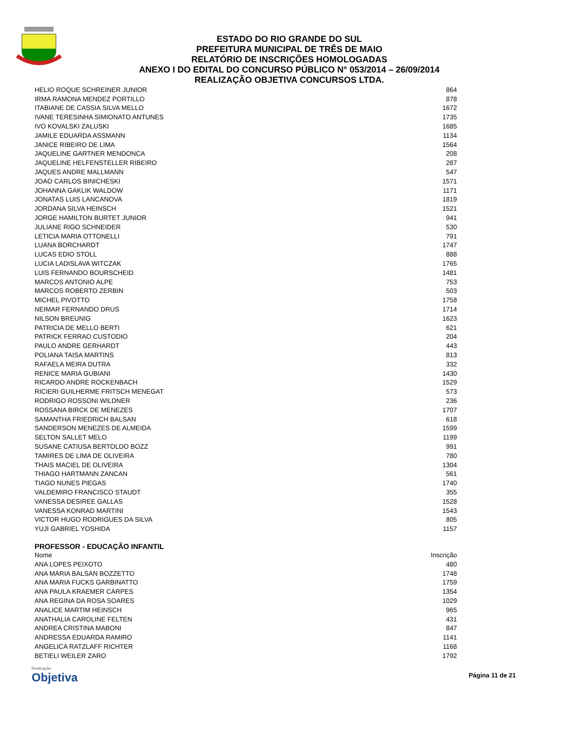ESTADO DO RIO GRANDE DO SUL
PREFEITURA MUNICIPAL DE TRÊS DE MAIO
RELATÓRIO DE INSCRIÇÕES HOMOLOGADAS
ANEXO I DO EDITAL DO CONCURSO PÚBLICO N° 053/2014 – 26/09/2014
REALIZAÇÃO OBJETIVA CONCURSOS LTDA.
| HELIO ROQUE SCHREINER JUNIOR | 864 |
| IRMA RAMONA MENDEZ PORTILLO | 878 |
| ITABIANE DE CASSIA SILVA MELLO | 1672 |
| IVANE TERESINHA SIMIONATO ANTUNES | 1735 |
| IVO KOVALSKI ZALUSKI | 1685 |
| JAMILE EDUARDA ASSMANN | 1134 |
| JANICE RIBEIRO DE LIMA | 1564 |
| JAQUELINE GARTNER MENDONCA | 208 |
| JAQUELINE HELFENSTELLER RIBEIRO | 287 |
| JAQUES ANDRE MALLMANN | 547 |
| JOAO CARLOS BINICHESKI | 1571 |
| JOHANNA GAKLIK WALDOW | 1171 |
| JONATAS LUIS LANCANOVA | 1819 |
| JORDANA SILVA HEINSCH | 1521 |
| JORGE HAMILTON BURTET JUNIOR | 941 |
| JULIANE RIGO SCHNEIDER | 530 |
| LETICIA MARIA OTTONELLI | 791 |
| LUANA BORCHARDT | 1747 |
| LUCAS EDIO STOLL | 888 |
| LUCIA LADISLAVA WITCZAK | 1765 |
| LUIS FERNANDO BOURSCHEID | 1481 |
| MARCOS ANTONIO ALPE | 753 |
| MARCOS ROBERTO ZERBIN | 503 |
| MICHEL PIVOTTO | 1758 |
| NEIMAR FERNANDO DRUS | 1714 |
| NILSON BREUNIG | 1623 |
| PATRICIA DE MELLO BERTI | 621 |
| PATRICK FERRAO CUSTODIO | 204 |
| PAULO ANDRE GERHARDT | 443 |
| POLIANA TAISA MARTINS | 813 |
| RAFAELA MEIRA DUTRA | 332 |
| RENICE MARIA GUBIANI | 1430 |
| RICARDO ANDRE ROCKENBACH | 1529 |
| RICIERI GUILHERME FRITSCH MENEGAT | 573 |
| RODRIGO ROSSONI WILDNER | 236 |
| ROSSANA BIRCK DE MENEZES | 1707 |
| SAMANTHA FRIEDRICH BALSAN | 618 |
| SANDERSON MENEZES DE ALMEIDA | 1599 |
| SELTON SALLET MELO | 1199 |
| SUSANE CATIUSA BERTOLDO BOZZ | 991 |
| TAMIRES DE LIMA DE OLIVEIRA | 780 |
| THAIS MACIEL DE OLIVEIRA | 1304 |
| THIAGO HARTMANN ZANCAN | 561 |
| TIAGO NUNES PIEGAS | 1740 |
| VALDEMIRO FRANCISCO STAUDT | 355 |
| VANESSA DESIREE GALLAS | 1528 |
| VANESSA KONRAD MARTINI | 1543 |
| VICTOR HUGO RODRIGUES DA SILVA | 805 |
| YUJI GABRIEL YOSHIDA | 1157 |
PROFESSOR - EDUCAÇÃO INFANTIL
| Nome | Inscrição |
| --- | --- |
| ANA LOPES PEIXOTO | 480 |
| ANA MARIA BALSAN BOZZETTO | 1748 |
| ANA MARIA FUCKS GARBINATTO | 1759 |
| ANA PAULA KRAEMER CARPES | 1354 |
| ANA REGINA DA ROSA SOARES | 1029 |
| ANALICE MARTIM HEINSCH | 965 |
| ANATHALIA CAROLINE FELTEN | 431 |
| ANDREA CRISTINA MABONI | 847 |
| ANDRESSA EDUARDA RAMIRO | 1141 |
| ANGELICA RATZLAFF RICHTER | 1168 |
| BETIELI WEILER ZARO | 1792 |
Realização
Objetiva
Página 11 de 21